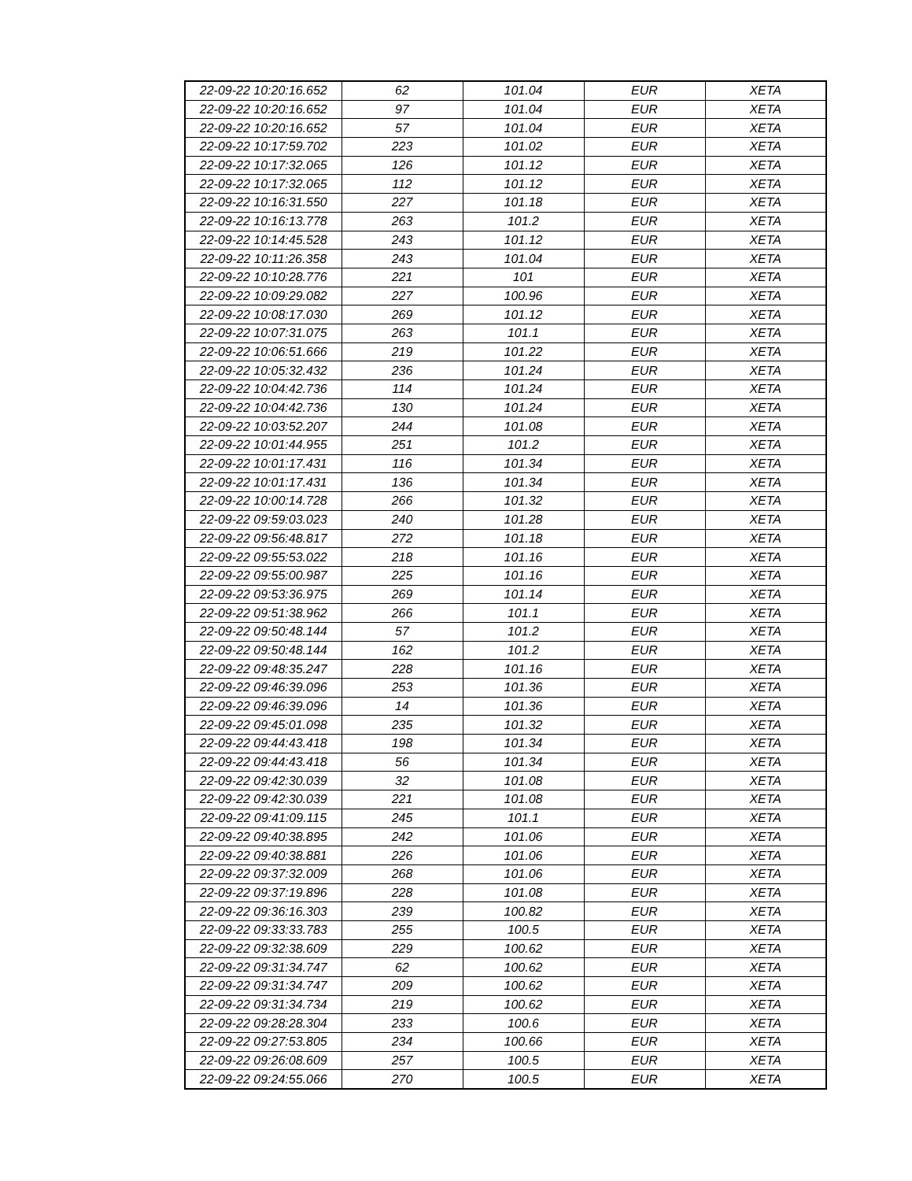| 22-09-22 10:20:16.652 | 62 | 101.04 | EUR | XETA |
| 22-09-22 10:20:16.652 | 97 | 101.04 | EUR | XETA |
| 22-09-22 10:20:16.652 | 57 | 101.04 | EUR | XETA |
| 22-09-22 10:17:59.702 | 223 | 101.02 | EUR | XETA |
| 22-09-22 10:17:32.065 | 126 | 101.12 | EUR | XETA |
| 22-09-22 10:17:32.065 | 112 | 101.12 | EUR | XETA |
| 22-09-22 10:16:31.550 | 227 | 101.18 | EUR | XETA |
| 22-09-22 10:16:13.778 | 263 | 101.2 | EUR | XETA |
| 22-09-22 10:14:45.528 | 243 | 101.12 | EUR | XETA |
| 22-09-22 10:11:26.358 | 243 | 101.04 | EUR | XETA |
| 22-09-22 10:10:28.776 | 221 | 101 | EUR | XETA |
| 22-09-22 10:09:29.082 | 227 | 100.96 | EUR | XETA |
| 22-09-22 10:08:17.030 | 269 | 101.12 | EUR | XETA |
| 22-09-22 10:07:31.075 | 263 | 101.1 | EUR | XETA |
| 22-09-22 10:06:51.666 | 219 | 101.22 | EUR | XETA |
| 22-09-22 10:05:32.432 | 236 | 101.24 | EUR | XETA |
| 22-09-22 10:04:42.736 | 114 | 101.24 | EUR | XETA |
| 22-09-22 10:04:42.736 | 130 | 101.24 | EUR | XETA |
| 22-09-22 10:03:52.207 | 244 | 101.08 | EUR | XETA |
| 22-09-22 10:01:44.955 | 251 | 101.2 | EUR | XETA |
| 22-09-22 10:01:17.431 | 116 | 101.34 | EUR | XETA |
| 22-09-22 10:01:17.431 | 136 | 101.34 | EUR | XETA |
| 22-09-22 10:00:14.728 | 266 | 101.32 | EUR | XETA |
| 22-09-22 09:59:03.023 | 240 | 101.28 | EUR | XETA |
| 22-09-22 09:56:48.817 | 272 | 101.18 | EUR | XETA |
| 22-09-22 09:55:53.022 | 218 | 101.16 | EUR | XETA |
| 22-09-22 09:55:00.987 | 225 | 101.16 | EUR | XETA |
| 22-09-22 09:53:36.975 | 269 | 101.14 | EUR | XETA |
| 22-09-22 09:51:38.962 | 266 | 101.1 | EUR | XETA |
| 22-09-22 09:50:48.144 | 57 | 101.2 | EUR | XETA |
| 22-09-22 09:50:48.144 | 162 | 101.2 | EUR | XETA |
| 22-09-22 09:48:35.247 | 228 | 101.16 | EUR | XETA |
| 22-09-22 09:46:39.096 | 253 | 101.36 | EUR | XETA |
| 22-09-22 09:46:39.096 | 14 | 101.36 | EUR | XETA |
| 22-09-22 09:45:01.098 | 235 | 101.32 | EUR | XETA |
| 22-09-22 09:44:43.418 | 198 | 101.34 | EUR | XETA |
| 22-09-22 09:44:43.418 | 56 | 101.34 | EUR | XETA |
| 22-09-22 09:42:30.039 | 32 | 101.08 | EUR | XETA |
| 22-09-22 09:42:30.039 | 221 | 101.08 | EUR | XETA |
| 22-09-22 09:41:09.115 | 245 | 101.1 | EUR | XETA |
| 22-09-22 09:40:38.895 | 242 | 101.06 | EUR | XETA |
| 22-09-22 09:40:38.881 | 226 | 101.06 | EUR | XETA |
| 22-09-22 09:37:32.009 | 268 | 101.06 | EUR | XETA |
| 22-09-22 09:37:19.896 | 228 | 101.08 | EUR | XETA |
| 22-09-22 09:36:16.303 | 239 | 100.82 | EUR | XETA |
| 22-09-22 09:33:33.783 | 255 | 100.5 | EUR | XETA |
| 22-09-22 09:32:38.609 | 229 | 100.62 | EUR | XETA |
| 22-09-22 09:31:34.747 | 62 | 100.62 | EUR | XETA |
| 22-09-22 09:31:34.747 | 209 | 100.62 | EUR | XETA |
| 22-09-22 09:31:34.734 | 219 | 100.62 | EUR | XETA |
| 22-09-22 09:28:28.304 | 233 | 100.6 | EUR | XETA |
| 22-09-22 09:27:53.805 | 234 | 100.66 | EUR | XETA |
| 22-09-22 09:26:08.609 | 257 | 100.5 | EUR | XETA |
| 22-09-22 09:24:55.066 | 270 | 100.5 | EUR | XETA |